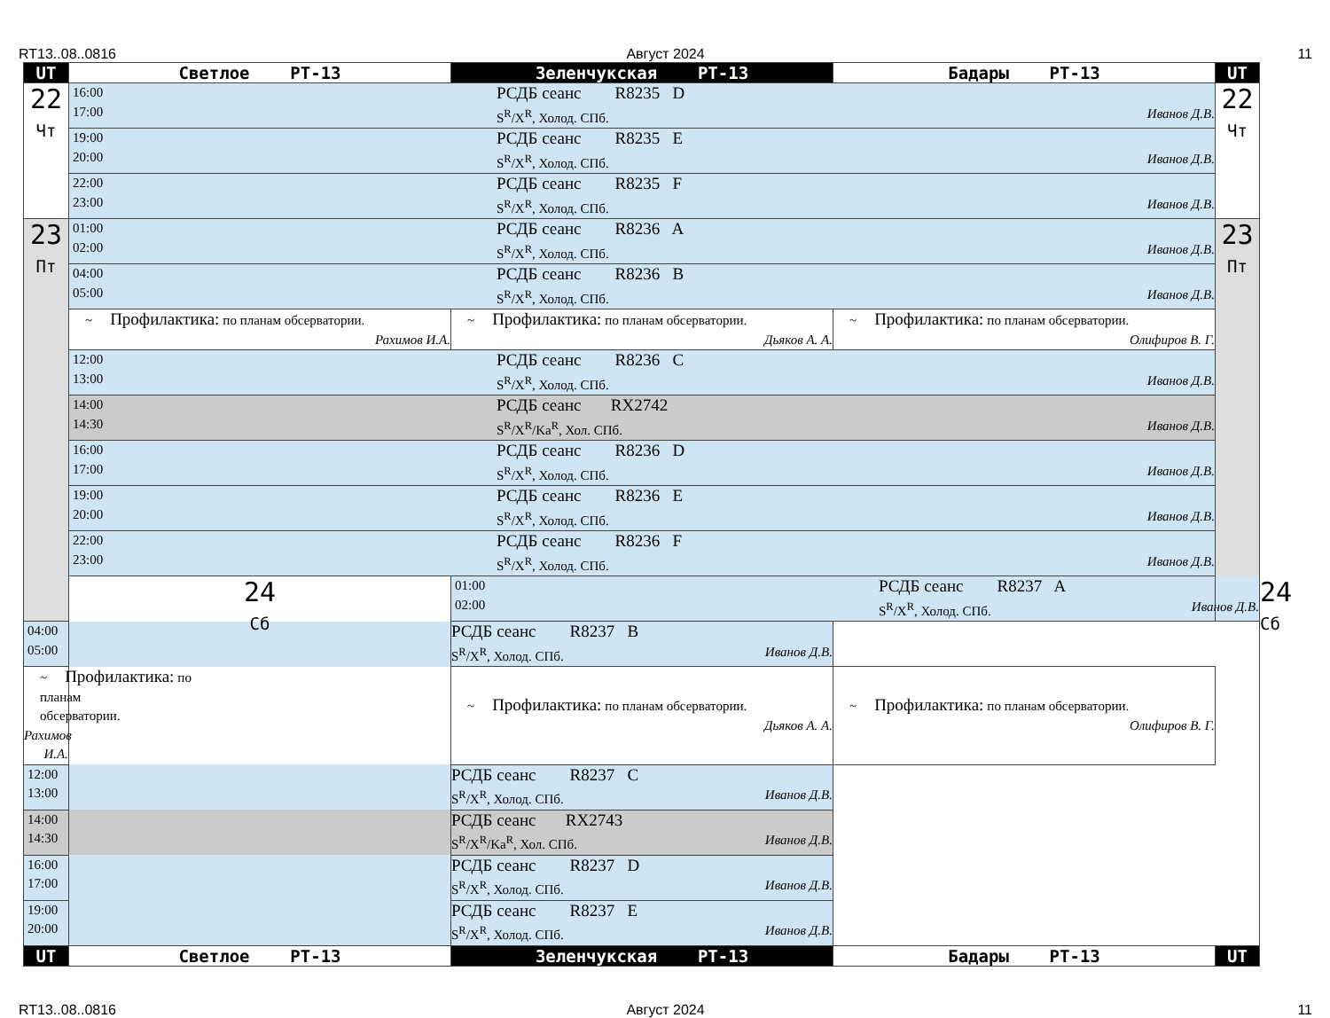RT13..08..0816 Август 2024 11
| UT | Светлое РТ-13 | Зеленчукская РТ-13 | Бадары РТ-13 | UT | |
| --- | --- | --- | --- | --- | --- |
| 22 Чт | 16:00 17:00 РСДБ сеанс R8235 D S<sup>R</sup>/X<sup>R</sup>, Холод. СПб. Иванов Д.В. | | | 22 Чт | |
| | 19:00 20:00 РСДБ сеанс R8235 E S<sup>R</sup>/X<sup>R</sup>, Холод. СПб. Иванов Д.В. | | | | |
| | 22:00 23:00 РСДБ сеанс R8235 F S<sup>R</sup>/X<sup>R</sup>, Холод. СПб. Иванов Д.В. | | | | |
| 23 Пт | 01:00 02:00 РСДБ сеанс R8236 A S<sup>R</sup>/X<sup>R</sup>, Холод. СПб. Иванов Д.В. | | | 23 Пт | |
| | 04:00 05:00 РСДБ сеанс R8236 B S<sup>R</sup>/X<sup>R</sup>, Холод. СПб. Иванов Д.В. | | | | |
| | ~ Профилактика: по планам обсерватории. Рахимов И.А. | ~ Профилактика: по планам обсерватории. Дьяков А. А. | ~ Профилактика: по планам обсерватории. Олифиров В. Г. | | |
| | 12:00 13:00 РСДБ сеанс R8236 C S<sup>R</sup>/X<sup>R</sup>, Холод. СПб. Иванов Д.В. | | | | |
| | 14:00 14:30 РСДБ сеанс RX2742 S<sup>R</sup>/X<sup>R</sup>/Ka<sup>R</sup>, Хол. СПб. Иванов Д.В. | | | | |
| | 16:00 17:00 РСДБ сеанс R8236 D S<sup>R</sup>/X<sup>R</sup>, Холод. СПб. Иванов Д.В. | | | | |
| | 19:00 20:00 РСДБ сеанс R8236 E S<sup>R</sup>/X<sup>R</sup>, Холод. СПб. Иванов Д.В. | | | | |
| | 22:00 23:00 РСДБ сеанс R8236 F S<sup>R</sup>/X<sup>R</sup>, Холод. СПб. Иванов Д.В. | | | | |
| | 24 Сб | 01:00 02:00 РСДБ сеанс R8237 A S<sup>R</sup>/X<sup>R</sup>, Холод. СПб. Иванов Д.В. | | | 24 Сб |
| 04:00 05:00 РСДБ сеанс R8237 B S<sup>R</sup>/X<sup>R</sup>, Холод. СПб. Иванов Д.В. | | | | | |
| ~ Профилактика: по планам обсерватории. Рахимов И.А. | | ~ Профилактика: по планам обсерватории. Дьяков А. А. | ~ Профилактика: по планам обсерватории. Олифиров В. Г. | | |
| 12:00 13:00 РСДБ сеанс R8237 C S<sup>R</sup>/X<sup>R</sup>, Холод. СПб. Иванов Д.В. | | | | | |
| 14:00 14:30 РСДБ сеанс RX2743 S<sup>R</sup>/X<sup>R</sup>/Ka<sup>R</sup>, Хол. СПб. Иванов Д.В. | | | | | |
| 16:00 17:00 РСДБ сеанс R8237 D S<sup>R</sup>/X<sup>R</sup>, Холод. СПб. Иванов Д.В. | | | | | |
| 19:00 20:00 РСДБ сеанс R8237 E S<sup>R</sup>/X<sup>R</sup>, Холод. СПб. Иванов Д.В. | | | | | |
| UT | Светлое РТ-13 | Зеленчукская РТ-13 | Бадары РТ-13 | UT | |
RT13..08..0816 Август 2024 11